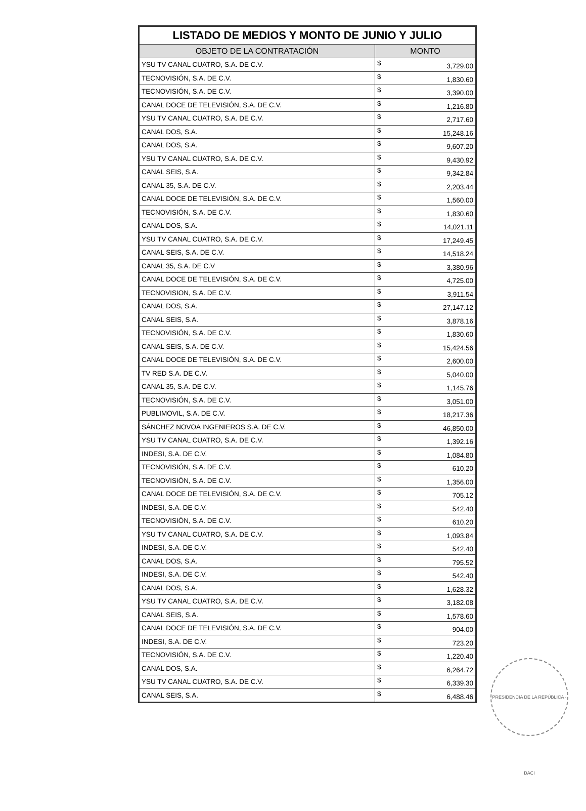| LISTADO DE MEDIOS Y MONTO DE JUNIO Y JULIO | |
| --- | --- |
| OBJETO DE LA CONTRATACIÓN | MONTO |
| YSU TV CANAL CUATRO, S.A. DE C.V. | $ 3,729.00 |
| TECNOVISIÓN, S.A. DE C.V. | $ 1,830.60 |
| TECNOVISIÓN, S.A. DE C.V. | $ 3,390.00 |
| CANAL DOCE DE TELEVISIÓN, S.A. DE C.V. | $ 1,216.80 |
| YSU TV CANAL CUATRO, S.A. DE C.V. | $ 2,717.60 |
| CANAL DOS, S.A. | $ 15,248.16 |
| CANAL DOS, S.A. | $ 9,607.20 |
| YSU TV CANAL CUATRO, S.A. DE C.V. | $ 9,430.92 |
| CANAL SEIS, S.A. | $ 9,342.84 |
| CANAL 35, S.A. DE C.V. | $ 2,203.44 |
| CANAL DOCE DE TELEVISIÓN, S.A. DE C.V. | $ 1,560.00 |
| TECNOVISIÓN, S.A. DE C.V. | $ 1,830.60 |
| CANAL DOS, S.A. | $ 14,021.11 |
| YSU TV CANAL CUATRO, S.A. DE C.V. | $ 17,249.45 |
| CANAL SEIS, S.A. DE C.V. | $ 14,518.24 |
| CANAL 35, S.A. DE C.V | $ 3,380.96 |
| CANAL DOCE DE TELEVISIÓN, S.A. DE C.V. | $ 4,725.00 |
| TECNOVISION, S.A. DE C.V. | $ 3,911.54 |
| CANAL DOS, S.A. | $ 27,147.12 |
| CANAL SEIS, S.A. | $ 3,878.16 |
| TECNOVISIÓN, S.A. DE C.V. | $ 1,830.60 |
| CANAL SEIS, S.A. DE C.V. | $ 15,424.56 |
| CANAL DOCE DE TELEVISIÓN, S.A. DE C.V. | $ 2,600.00 |
| TV RED S.A. DE C.V. | $ 5,040.00 |
| CANAL 35, S.A. DE C.V. | $ 1,145.76 |
| TECNOVISIÓN, S.A. DE C.V. | $ 3,051.00 |
| PUBLIMOVIL, S.A. DE C.V. | $ 18,217.36 |
| SÁNCHEZ NOVOA INGENIEROS S.A. DE C.V. | $ 46,850.00 |
| YSU TV CANAL CUATRO, S.A. DE C.V. | $ 1,392.16 |
| INDESI, S.A. DE C.V. | $ 1,084.80 |
| TECNOVISIÓN, S.A. DE C.V. | $ 610.20 |
| TECNOVISIÓN, S.A. DE C.V. | $ 1,356.00 |
| CANAL DOCE DE TELEVISIÓN, S.A. DE C.V. | $ 705.12 |
| INDESI, S.A. DE C.V. | $ 542.40 |
| TECNOVISIÓN, S.A. DE C.V. | $ 610.20 |
| YSU TV CANAL CUATRO, S.A. DE C.V. | $ 1,093.84 |
| INDESI, S.A. DE C.V. | $ 542.40 |
| CANAL DOS, S.A. | $ 795.52 |
| INDESI, S.A. DE C.V. | $ 542.40 |
| CANAL DOS, S.A. | $ 1,628.32 |
| YSU TV CANAL CUATRO, S.A. DE C.V. | $ 3,182.08 |
| CANAL SEIS, S.A. | $ 1,578.60 |
| CANAL DOCE DE TELEVISIÓN, S.A. DE C.V. | $ 904.00 |
| INDESI, S.A. DE C.V. | $ 723.20 |
| TECNOVISIÓN, S.A. DE C.V. | $ 1,220.40 |
| CANAL DOS, S.A. | $ 6,264.72 |
| YSU TV CANAL CUATRO, S.A. DE C.V. | $ 6,339.30 |
| CANAL SEIS, S.A. | $ 6,488.46 |
PRESIDENCIA DE LA REPÚBLICA · DACI